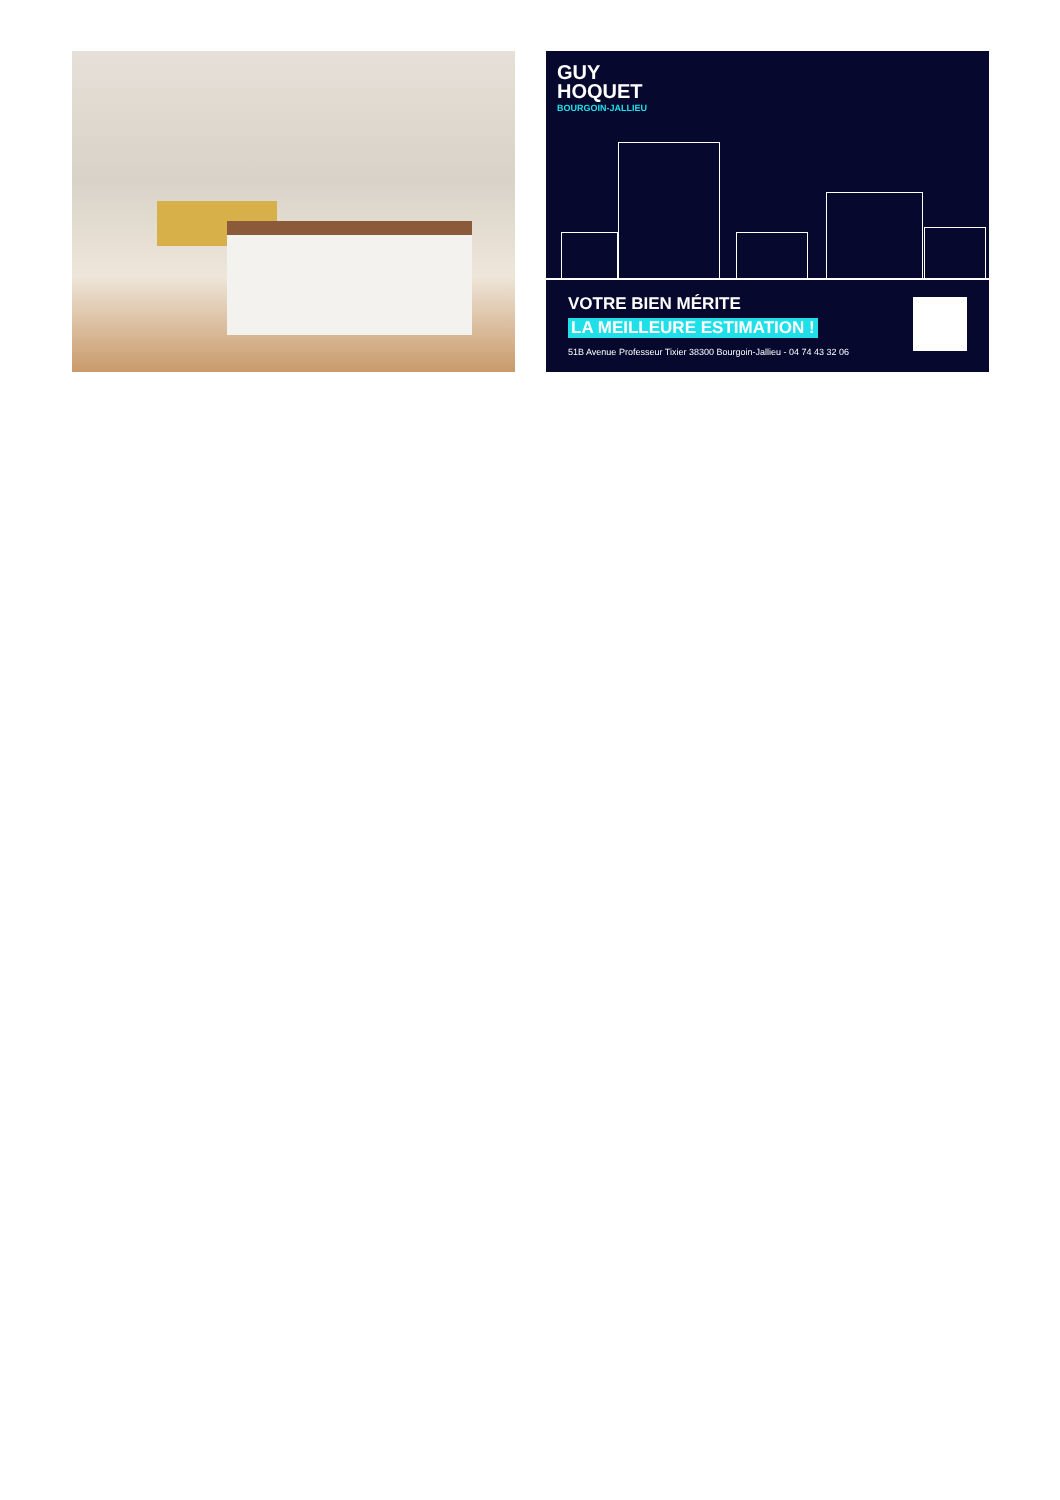GUY
HOQUET
BOURGOIN-JALLIEU
VOTRE BIEN MÉRITE
LA MEILLEURE ESTIMATION !
51B Avenue Professeur Tixier 38300 Bourgoin-Jallieu - 04 74 43 32 06